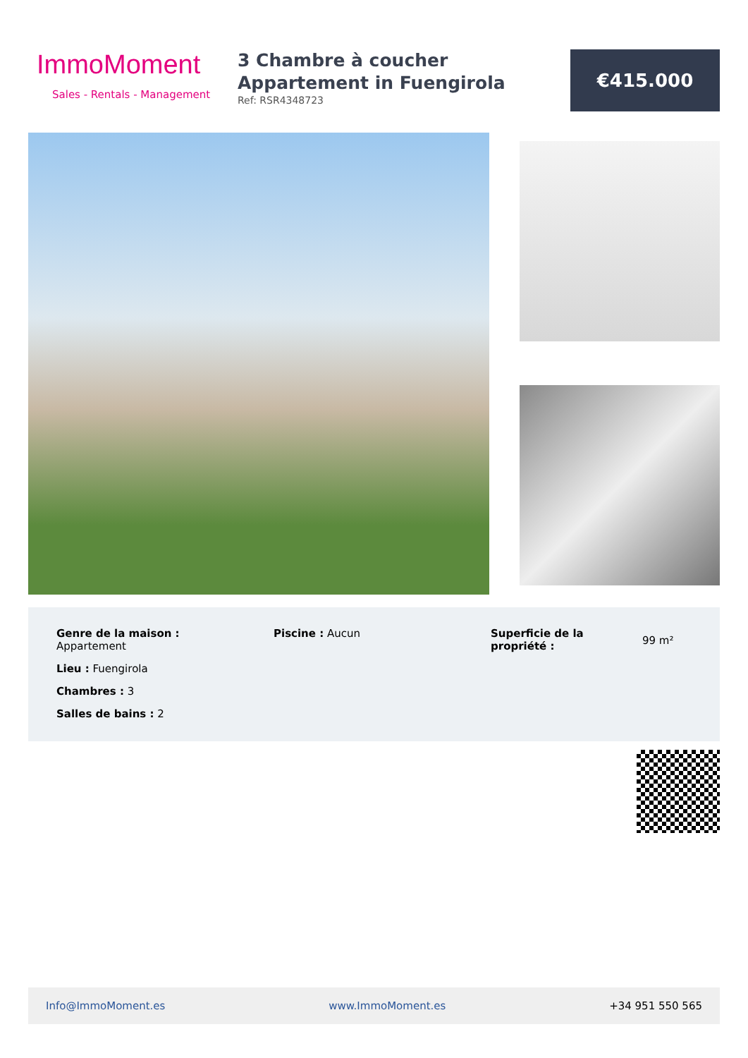ImmoMoment
Sales - Rentals - Management
3 Chambre à coucher Appartement in Fuengirola
Ref: RSR4348723
€415.000
Genre de la maison :
Appartement
Lieu : Fuengirola
Chambres : 3
Salles de bains : 2
Piscine : Aucun Superficie de la propriété :
99 m²
Info@ImmoMoment.es www.ImmoMoment.es +34 951 550 565